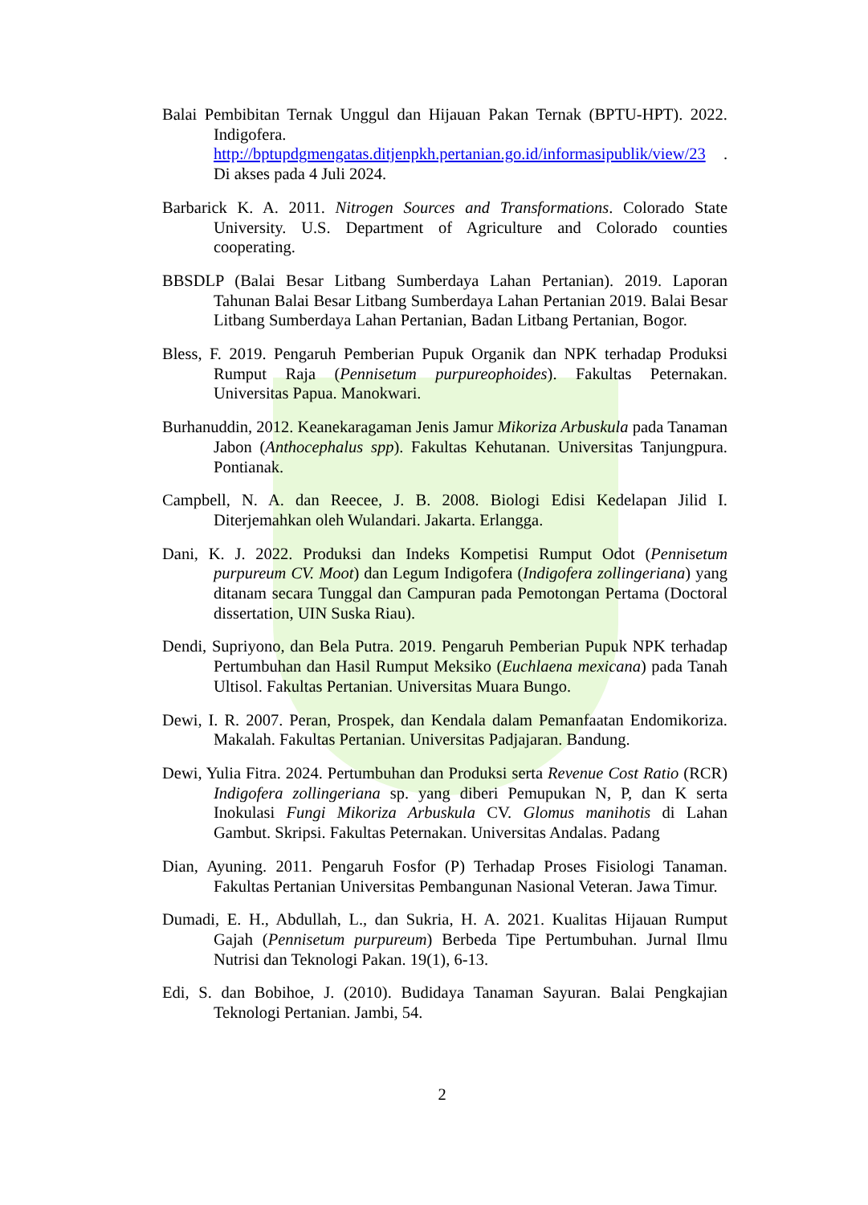Balai Pembibitan Ternak Unggul dan Hijauan Pakan Ternak (BPTU-HPT). 2022. Indigofera. http://bptupdgmengatas.ditjenpkh.pertanian.go.id/informasipublik/view/23 . Di akses pada 4 Juli 2024.
Barbarick K. A. 2011. Nitrogen Sources and Transformations. Colorado State University. U.S. Department of Agriculture and Colorado counties cooperating.
BBSDLP (Balai Besar Litbang Sumberdaya Lahan Pertanian). 2019. Laporan Tahunan Balai Besar Litbang Sumberdaya Lahan Pertanian 2019. Balai Besar Litbang Sumberdaya Lahan Pertanian, Badan Litbang Pertanian, Bogor.
Bless, F. 2019. Pengaruh Pemberian Pupuk Organik dan NPK terhadap Produksi Rumput Raja (Pennisetum purpureophoides). Fakultas Peternakan. Universitas Papua. Manokwari.
Burhanuddin, 2012. Keanekaragaman Jenis Jamur Mikoriza Arbuskula pada Tanaman Jabon (Anthocephalus spp). Fakultas Kehutanan. Universitas Tanjungpura. Pontianak.
Campbell, N. A. dan Reecee, J. B. 2008. Biologi Edisi Kedelapan Jilid I. Diterjemahkan oleh Wulandari. Jakarta. Erlangga.
Dani, K. J. 2022. Produksi dan Indeks Kompetisi Rumput Odot (Pennisetum purpureum CV. Moot) dan Legum Indigofera (Indigofera zollingeriana) yang ditanam secara Tunggal dan Campuran pada Pemotongan Pertama (Doctoral dissertation, UIN Suska Riau).
Dendi, Supriyono, dan Bela Putra. 2019. Pengaruh Pemberian Pupuk NPK terhadap Pertumbuhan dan Hasil Rumput Meksiko (Euchlaena mexicana) pada Tanah Ultisol. Fakultas Pertanian. Universitas Muara Bungo.
Dewi, I. R. 2007. Peran, Prospek, dan Kendala dalam Pemanfaatan Endomikoriza. Makalah. Fakultas Pertanian. Universitas Padjajaran. Bandung.
Dewi, Yulia Fitra. 2024. Pertumbuhan dan Produksi serta Revenue Cost Ratio (RCR) Indigofera zollingeriana sp. yang diberi Pemupukan N, P, dan K serta Inokulasi Fungi Mikoriza Arbuskula CV. Glomus manihotis di Lahan Gambut. Skripsi. Fakultas Peternakan. Universitas Andalas. Padang
Dian, Ayuning. 2011. Pengaruh Fosfor (P) Terhadap Proses Fisiologi Tanaman. Fakultas Pertanian Universitas Pembangunan Nasional Veteran. Jawa Timur.
Dumadi, E. H., Abdullah, L., dan Sukria, H. A. 2021. Kualitas Hijauan Rumput Gajah (Pennisetum purpureum) Berbeda Tipe Pertumbuhan. Jurnal Ilmu Nutrisi dan Teknologi Pakan. 19(1), 6-13.
Edi, S. dan Bobihoe, J. (2010). Budidaya Tanaman Sayuran. Balai Pengkajian Teknologi Pertanian. Jambi, 54.
2